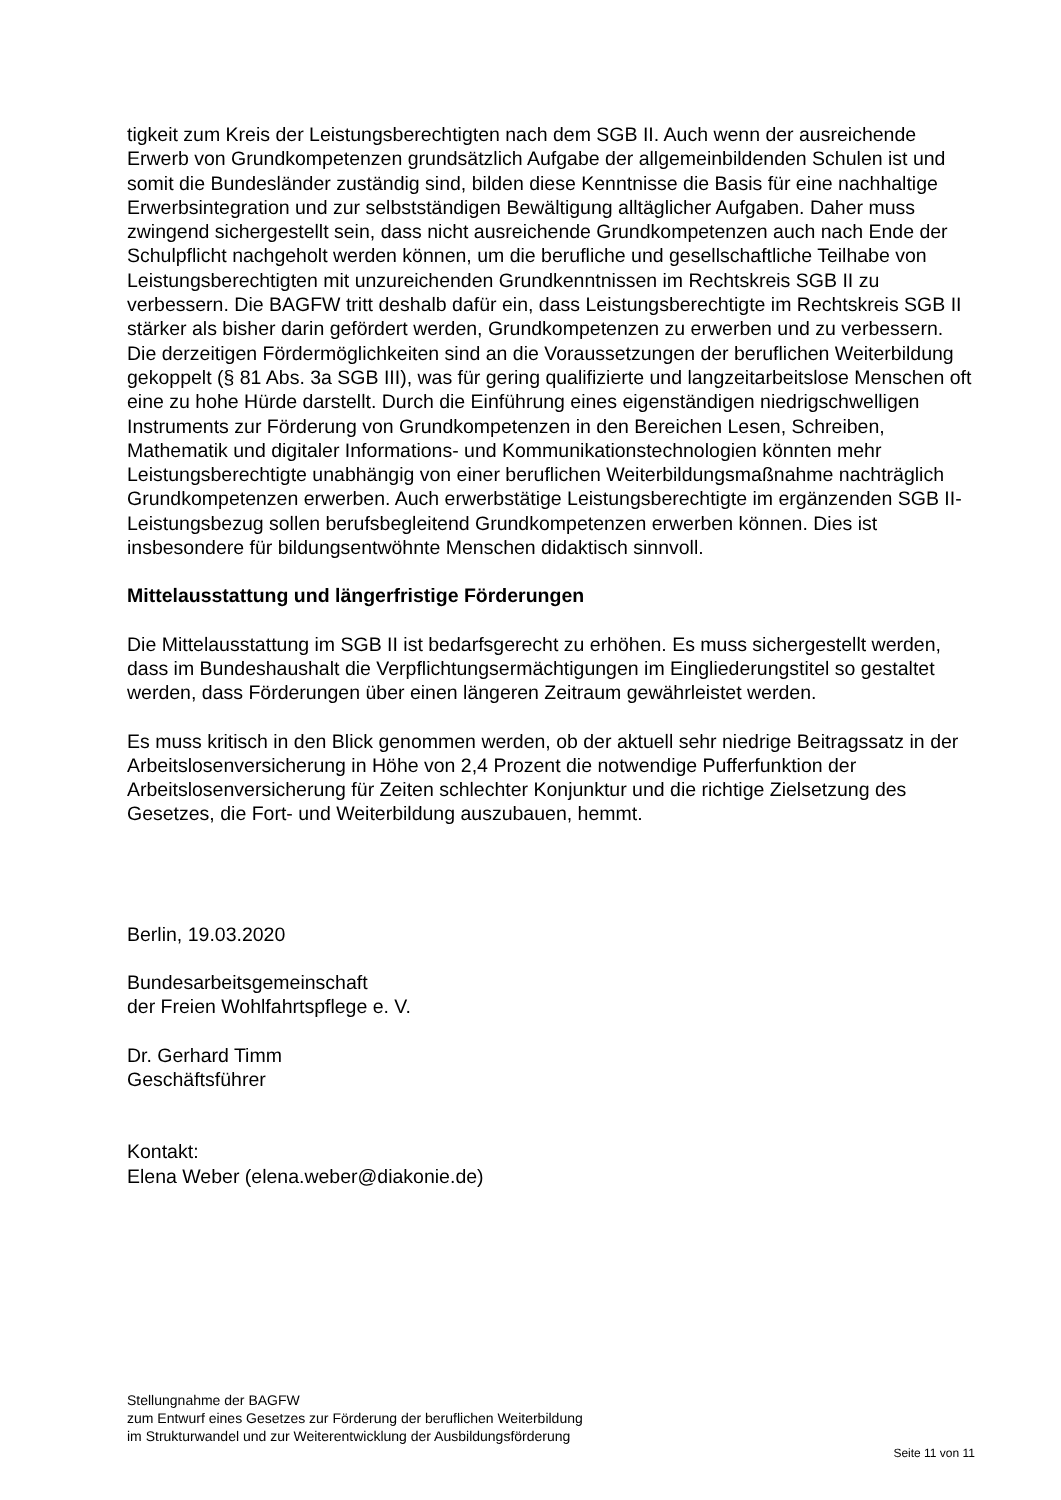tigkeit zum Kreis der Leistungsberechtigten nach dem SGB II. Auch wenn der ausreichende Erwerb von Grundkompetenzen grundsätzlich Aufgabe der allgemeinbildenden Schulen ist und somit die Bundesländer zuständig sind, bilden diese Kenntnisse die Basis für eine nachhaltige Erwerbsintegration und zur selbstständigen Bewältigung alltäglicher Aufgaben. Daher muss zwingend sichergestellt sein, dass nicht ausreichende Grundkompetenzen auch nach Ende der Schulpflicht nachgeholt werden können, um die berufliche und gesellschaftliche Teilhabe von Leistungsberechtigten mit unzureichenden Grundkenntnissen im Rechtskreis SGB II zu verbessern. Die BAGFW tritt deshalb dafür ein, dass Leistungsberechtigte im Rechtskreis SGB II stärker als bisher darin gefördert werden, Grundkompetenzen zu erwerben und zu verbessern. Die derzeitigen Fördermöglichkeiten sind an die Voraussetzungen der beruflichen Weiterbildung gekoppelt (§ 81 Abs. 3a SGB III), was für gering qualifizierte und langzeitarbeitslose Menschen oft eine zu hohe Hürde darstellt. Durch die Einführung eines eigenständigen niedrigschwelligen Instruments zur Förderung von Grundkompetenzen in den Bereichen Lesen, Schreiben, Mathematik und digitaler Informations- und Kommunikationstechnologien könnten mehr Leistungsberechtigte unabhängig von einer beruflichen Weiterbildungsmaßnahme nachträglich Grundkompetenzen erwerben. Auch erwerbstätige Leistungsberechtigte im ergänzenden SGB II-Leistungsbezug sollen berufsbegleitend Grundkompetenzen erwerben können. Dies ist insbesondere für bildungsentwöhnte Menschen didaktisch sinnvoll.
Mittelausstattung und längerfristige Förderungen
Die Mittelausstattung im SGB II ist bedarfsgerecht zu erhöhen. Es muss sichergestellt werden, dass im Bundeshaushalt die Verpflichtungsermächtigungen im Eingliederungstitel so gestaltet werden, dass Förderungen über einen längeren Zeitraum gewährleistet werden.
Es muss kritisch in den Blick genommen werden, ob der aktuell sehr niedrige Beitragssatz in der Arbeitslosenversicherung in Höhe von 2,4 Prozent die notwendige Pufferfunktion der Arbeitslosenversicherung für Zeiten schlechter Konjunktur und die richtige Zielsetzung des Gesetzes, die Fort- und Weiterbildung auszubauen, hemmt.
Berlin, 19.03.2020
Bundesarbeitsgemeinschaft
der Freien Wohlfahrtspflege e. V.
Dr. Gerhard Timm
Geschäftsführer
Kontakt:
Elena Weber (elena.weber@diakonie.de)
Stellungnahme der BAGFW
zum Entwurf eines Gesetzes zur Förderung der beruflichen Weiterbildung
im Strukturwandel und zur Weiterentwicklung der Ausbildungsförderung
Seite 11 von 11